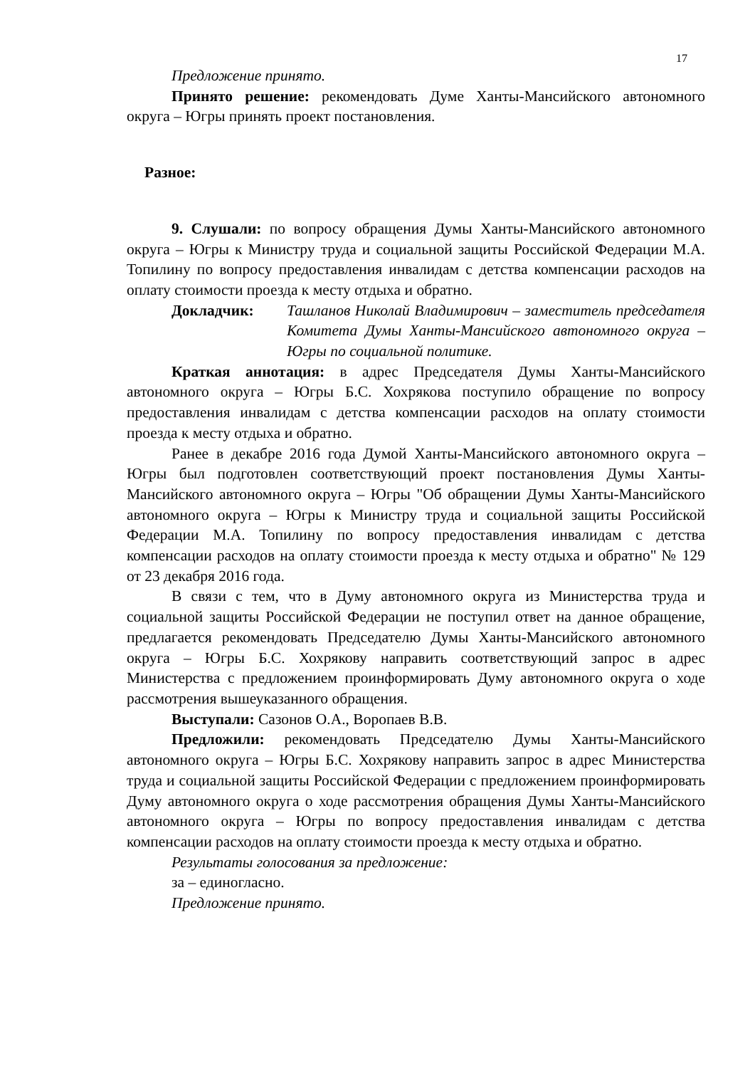17
Предложение принято.
Принято решение: рекомендовать Думе Ханты-Мансийского автономного округа – Югры принять проект постановления.
Разное:
9. Слушали: по вопросу обращения Думы Ханты-Мансийского автономного округа – Югры к Министру труда и социальной защиты Российской Федерации М.А. Топилину по вопросу предоставления инвалидам с детства компенсации расходов на оплату стоимости проезда к месту отдыха и обратно.
Докладчик: Ташланов Николай Владимирович – заместитель председателя Комитета Думы Ханты-Мансийского автономного округа – Югры по социальной политике.
Краткая аннотация: в адрес Председателя Думы Ханты-Мансийского автономного округа – Югры Б.С. Хохрякова поступило обращение по вопросу предоставления инвалидам с детства компенсации расходов на оплату стоимости проезда к месту отдыха и обратно.
Ранее в декабре 2016 года Думой Ханты-Мансийского автономного округа – Югры был подготовлен соответствующий проект постановления Думы Ханты-Мансийского автономного округа – Югры "Об обращении Думы Ханты-Мансийского автономного округа – Югры к Министру труда и социальной защиты Российской Федерации М.А. Топилину по вопросу предоставления инвалидам с детства компенсации расходов на оплату стоимости проезда к месту отдыха и обратно" № 129 от 23 декабря 2016 года.
В связи с тем, что в Думу автономного округа из Министерства труда и социальной защиты Российской Федерации не поступил ответ на данное обращение, предлагается рекомендовать Председателю Думы Ханты-Мансийского автономного округа – Югры Б.С. Хохрякову направить соответствующий запрос в адрес Министерства с предложением проинформировать Думу автономного округа о ходе рассмотрения вышеуказанного обращения.
Выступали: Сазонов О.А., Воропаев В.В.
Предложили: рекомендовать Председателю Думы Ханты-Мансийского автономного округа – Югры Б.С. Хохрякову направить запрос в адрес Министерства труда и социальной защиты Российской Федерации с предложением проинформировать Думу автономного округа о ходе рассмотрения обращения Думы Ханты-Мансийского автономного округа – Югры по вопросу предоставления инвалидам с детства компенсации расходов на оплату стоимости проезда к месту отдыха и обратно.
Результаты голосования за предложение:
за – единогласно.
Предложение принято.